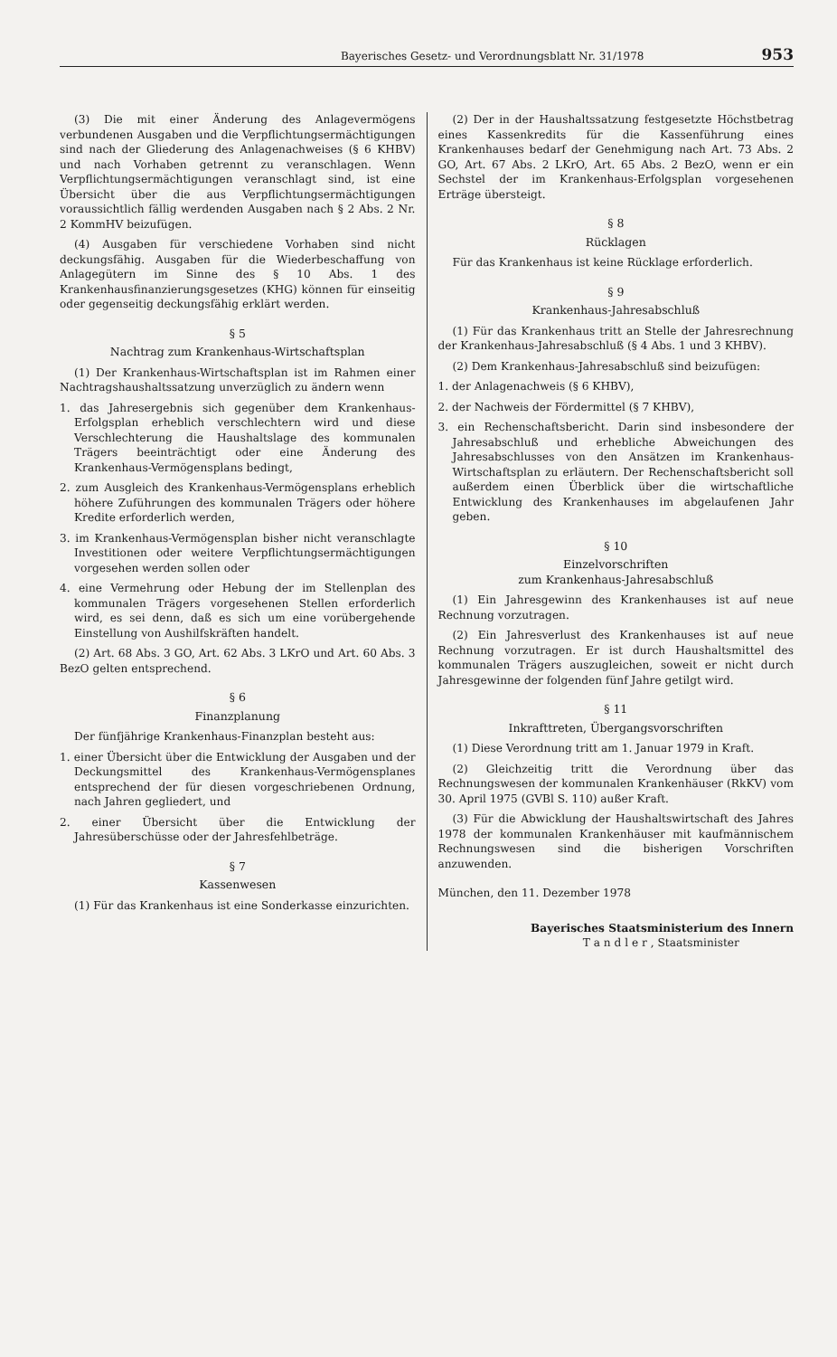Bayerisches Gesetz- und Verordnungsblatt Nr. 31/1978 953
(3) Die mit einer Änderung des Anlagevermögens verbundenen Ausgaben und die Verpflichtungsermächtigungen sind nach der Gliederung des Anlagenachweises (§ 6 KHBV) und nach Vorhaben getrennt zu veranschlagen. Wenn Verpflichtungsermächtigungen veranschlagt sind, ist eine Übersicht über die aus Verpflichtungsermächtigungen voraussichtlich fällig werdenden Ausgaben nach § 2 Abs. 2 Nr. 2 KommHV beizufügen.
(4) Ausgaben für verschiedene Vorhaben sind nicht deckungsfähig. Ausgaben für die Wiederbeschaffung von Anlagegütern im Sinne des § 10 Abs. 1 des Krankenhausfinanzierungsgesetzes (KHG) können für einseitig oder gegenseitig deckungsfähig erklärt werden.
§ 5
Nachtrag zum Krankenhaus-Wirtschaftsplan
(1) Der Krankenhaus-Wirtschaftsplan ist im Rahmen einer Nachtragshaushaltssatzung unverzüglich zu ändern wenn
1. das Jahresergebnis sich gegenüber dem Krankenhaus-Erfolgsplan erheblich verschlechtern wird und diese Verschlechterung die Haushaltslage des kommunalen Trägers beeinträchtigt oder eine Änderung des Krankenhaus-Vermögensplans bedingt,
2. zum Ausgleich des Krankenhaus-Vermögensplans erheblich höhere Zuführungen des kommunalen Trägers oder höhere Kredite erforderlich werden,
3. im Krankenhaus-Vermögensplan bisher nicht veranschlagte Investitionen oder weitere Verpflichtungsermächtigungen vorgesehen werden sollen oder
4. eine Vermehrung oder Hebung der im Stellenplan des kommunalen Trägers vorgesehenen Stellen erforderlich wird, es sei denn, daß es sich um eine vorübergehende Einstellung von Aushilfskräften handelt.
(2) Art. 68 Abs. 3 GO, Art. 62 Abs. 3 LKrO und Art. 60 Abs. 3 BezO gelten entsprechend.
§ 6
Finanzplanung
Der fünfjährige Krankenhaus-Finanzplan besteht aus:
1. einer Übersicht über die Entwicklung der Ausgaben und der Deckungsmittel des Krankenhaus-Vermögensplanes entsprechend der für diesen vorgeschriebenen Ordnung, nach Jahren gegliedert, und
2. einer Übersicht über die Entwicklung der Jahresüberschüsse oder der Jahresfehlbeträge.
§ 7
Kassenwesen
(1) Für das Krankenhaus ist eine Sonderkasse einzurichten.
(2) Der in der Haushaltssatzung festgesetzte Höchstbetrag eines Kassenkredits für die Kassenführung eines Krankenhauses bedarf der Genehmigung nach Art. 73 Abs. 2 GO, Art. 67 Abs. 2 LKrO, Art. 65 Abs. 2 BezO, wenn er ein Sechstel der im Krankenhaus-Erfolgsplan vorgesehenen Erträge übersteigt.
§ 8
Rücklagen
Für das Krankenhaus ist keine Rücklage erforderlich.
§ 9
Krankenhaus-Jahresabschluß
(1) Für das Krankenhaus tritt an Stelle der Jahresrechnung der Krankenhaus-Jahresabschluß (§ 4 Abs. 1 und 3 KHBV).
(2) Dem Krankenhaus-Jahresabschluß sind beizufügen:
1. der Anlagenachweis (§ 6 KHBV),
2. der Nachweis der Fördermittel (§ 7 KHBV),
3. ein Rechenschaftsbericht. Darin sind insbesondere der Jahresabschluß und erhebliche Abweichungen des Jahresabschlusses von den Ansätzen im Krankenhaus-Wirtschaftsplan zu erläutern. Der Rechenschaftsbericht soll außerdem einen Überblick über die wirtschaftliche Entwicklung des Krankenhauses im abgelaufenen Jahr geben.
§ 10
Einzelvorschriften
zum Krankenhaus-Jahresabschluß
(1) Ein Jahresgewinn des Krankenhauses ist auf neue Rechnung vorzutragen.
(2) Ein Jahresverlust des Krankenhauses ist auf neue Rechnung vorzutragen. Er ist durch Haushaltsmittel des kommunalen Trägers auszugleichen, soweit er nicht durch Jahresgewinne der folgenden fünf Jahre getilgt wird.
§ 11
Inkrafttreten, Übergangsvorschriften
(1) Diese Verordnung tritt am 1. Januar 1979 in Kraft.
(2) Gleichzeitig tritt die Verordnung über das Rechnungswesen der kommunalen Krankenhäuser (RkKV) vom 30. April 1975 (GVBl S. 110) außer Kraft.
(3) Für die Abwicklung der Haushaltswirtschaft des Jahres 1978 der kommunalen Krankenhäuser mit kaufmännischem Rechnungswesen sind die bisherigen Vorschriften anzuwenden.
München, den 11. Dezember 1978
Bayerisches Staatsministerium des Innern
T a n d l e r , Staatsminister